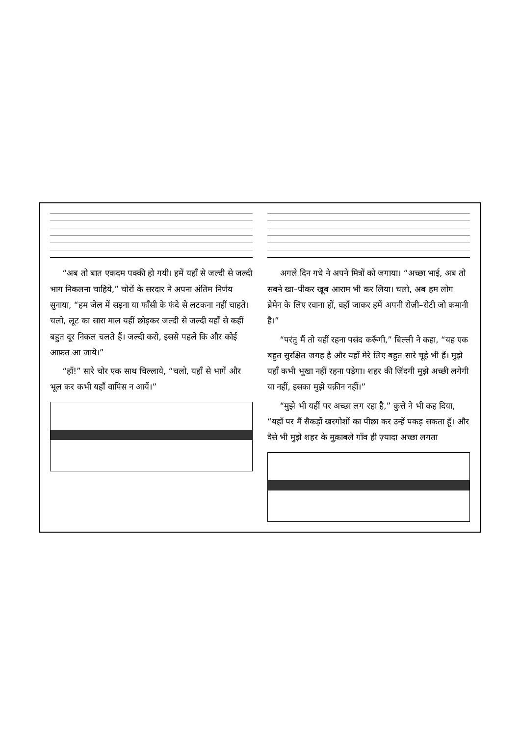“अब तो बात एकदम पक्की हो गयी। हमें यहाँ से जल्दी से जल्दी भाग निकलना चाहिये,” चोरों के सरदार ने अपना अंतिम निर्णय सुनाया, “हम जेल में सड़ना या फाँसी के फंदे से लटकना नहीं चाहते। चलो, लूट का सारा माल यहीं छोड़कर जल्दी से जल्दी यहाँ से कहीं बहुत दूर निकल चलते हैं। जल्दी करो, इससे पहले कि और कोई आफ़त आ जाये।”
“हाँ!” सारे चोर एक साथ चिल्लाये, “चलो, यहाँ से भागें और भूल कर कभी यहाँ वापिस न आयें।”
अगले दिन गधे ने अपने मित्रों को जगाया। “अच्छा भाई, अब तो सबने खा–पीकर खूब आराम भी कर लिया। चलो, अब हम लोग ब्रेमेन के लिए रवाना हों, वहाँ जाकर हमें अपनी रोज़ी–रोटी जो कमानी है।”
“परंतु मैं तो यहीं रहना पसंद करूँगी,” बिल्ली ने कहा, “यह एक बहुत सुरक्षित जगह है और यहाँ मेरे लिए बहुत सारे चूहे भी हैं। मुझे यहाँ कभी भूखा नहीं रहना पड़ेगा। शहर की ज़िंदगी मुझे अच्छी लगेगी या नहीं, इसका मुझे यक़ीन नहीं।”
“मुझे भी यहीं पर अच्छा लग रहा है,” कुत्ते ने भी कह दिया, “यहाँ पर मैं सैकड़ों खरगोशों का पीछा कर उन्हें पकड़ सकता हूँ। और वैसे भी मुझे शहर के मुक़ाबले गाँव ही ज़्यादा अच्छा लगता